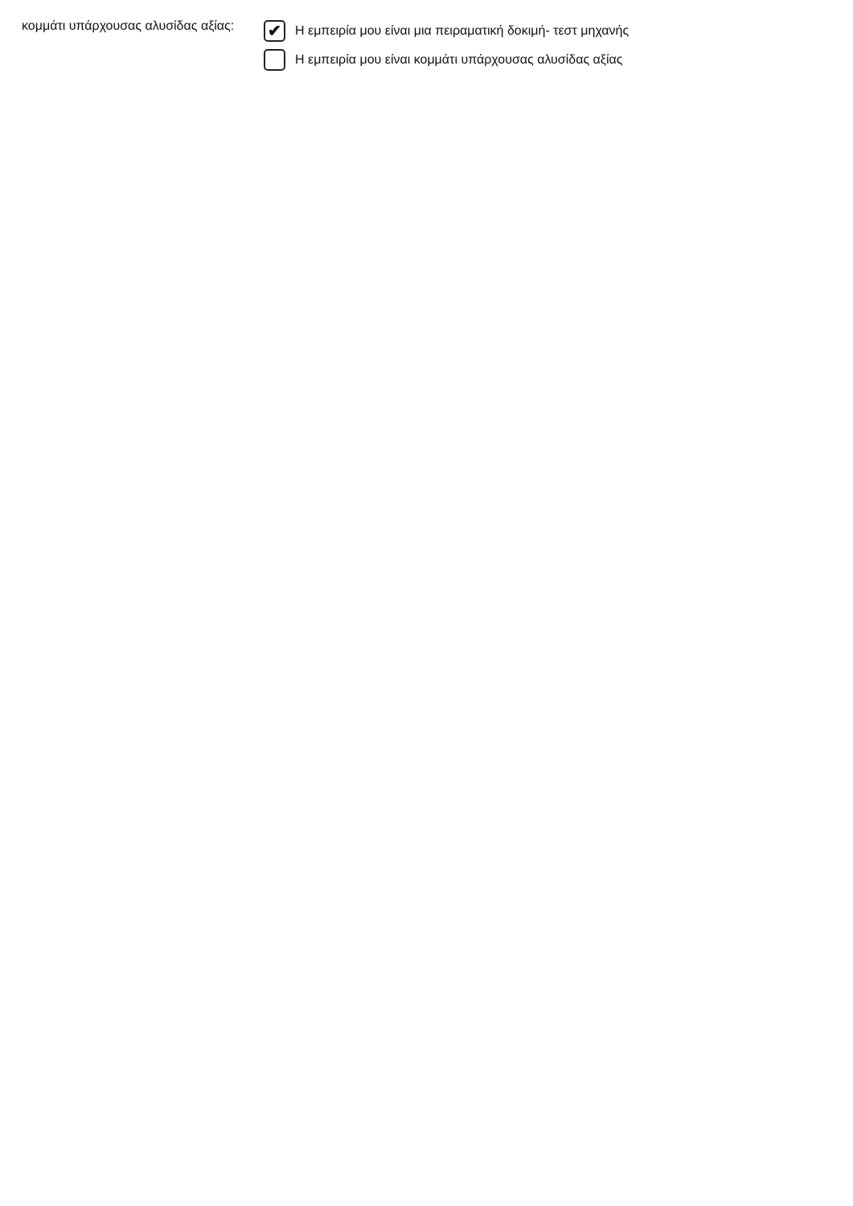κομμάτι υπάρχουσας αλυσίδας αξίας:
✔
Η εμπειρία μου είναι μια πειραματική δοκιμή- τεστ μηχανής
Η εμπειρία μου είναι κομμάτι υπάρχουσας αλυσίδας αξίας